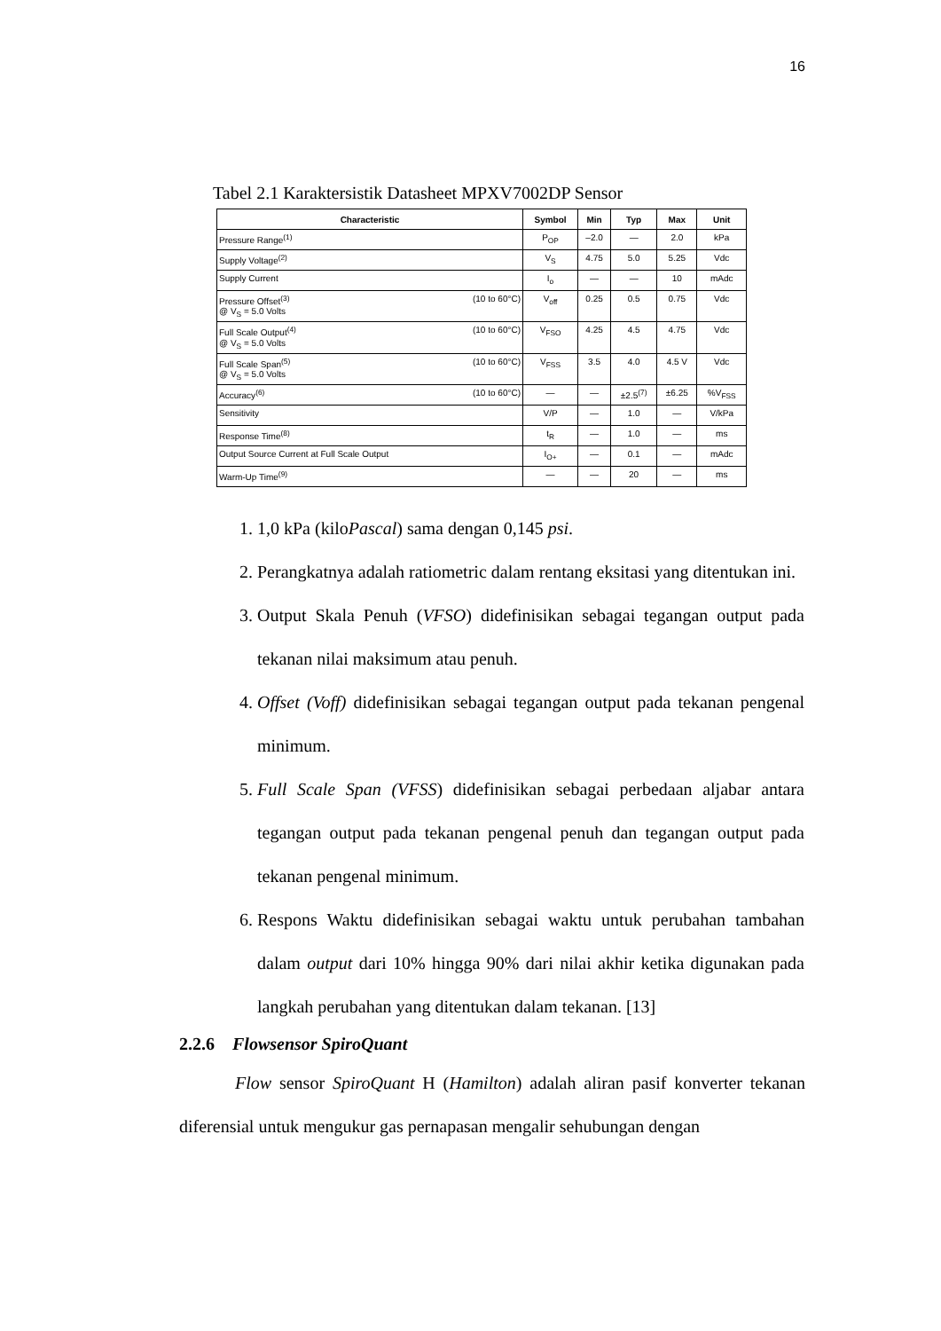16
Tabel 2.1 Karaktersistik Datasheet MPXV7002DP Sensor
| Characteristic | Symbol | Min | Typ | Max | Unit |
| --- | --- | --- | --- | --- | --- |
| Pressure Range<sup>(1)</sup> | P<sub>OP</sub> | –2.0 | — | 2.0 | kPa |
| Supply Voltage<sup>(2)</sup> | V<sub>S</sub> | 4.75 | 5.0 | 5.25 | Vdc |
| Supply Current | I<sub>o</sub> | — | — | 10 | mAdc |
| Pressure Offset<sup>(3)</sup> @ V<sub>S</sub> = 5.0 Volts (10 to 60°C) | V<sub>off</sub> | 0.25 | 0.5 | 0.75 | Vdc |
| Full Scale Output<sup>(4)</sup> @ V<sub>S</sub> = 5.0 Volts (10 to 60°C) | V<sub>FSO</sub> | 4.25 | 4.5 | 4.75 | Vdc |
| Full Scale Span<sup>(5)</sup> @ V<sub>S</sub> = 5.0 Volts (10 to 60°C) | V<sub>FSS</sub> | 3.5 | 4.0 | 4.5 V | Vdc |
| Accuracy<sup>(6)</sup> (10 to 60°C) | — | — | ±2.5<sup>(7)</sup> | ±6.25 | %V<sub>FSS</sub> |
| Sensitivity | V/P | — | 1.0 | — | V/kPa |
| Response Time<sup>(8)</sup> | t<sub>R</sub> | — | 1.0 | — | ms |
| Output Source Current at Full Scale Output | I<sub>O+</sub> | — | 0.1 | — | mAdc |
| Warm-Up Time<sup>(9)</sup> | — | — | 20 | — | ms |
1. 1,0 kPa (kiloPascal) sama dengan 0,145 psi.
2. Perangkatnya adalah ratiometric dalam rentang eksitasi yang ditentukan ini.
3. Output Skala Penuh (VFSO) didefinisikan sebagai tegangan output pada tekanan nilai maksimum atau penuh.
4. Offset (Voff) didefinisikan sebagai tegangan output pada tekanan pengenal minimum.
5. Full Scale Span (VFSS) didefinisikan sebagai perbedaan aljabar antara tegangan output pada tekanan pengenal penuh dan tegangan output pada tekanan pengenal minimum.
6. Respons Waktu didefinisikan sebagai waktu untuk perubahan tambahan dalam output dari 10% hingga 90% dari nilai akhir ketika digunakan pada langkah perubahan yang ditentukan dalam tekanan. [13]
2.2.6 Flowsensor SpiroQuant
Flow sensor SpiroQuant H (Hamilton) adalah aliran pasif konverter tekanan diferensial untuk mengukur gas pernapasan mengalir sehubungan dengan